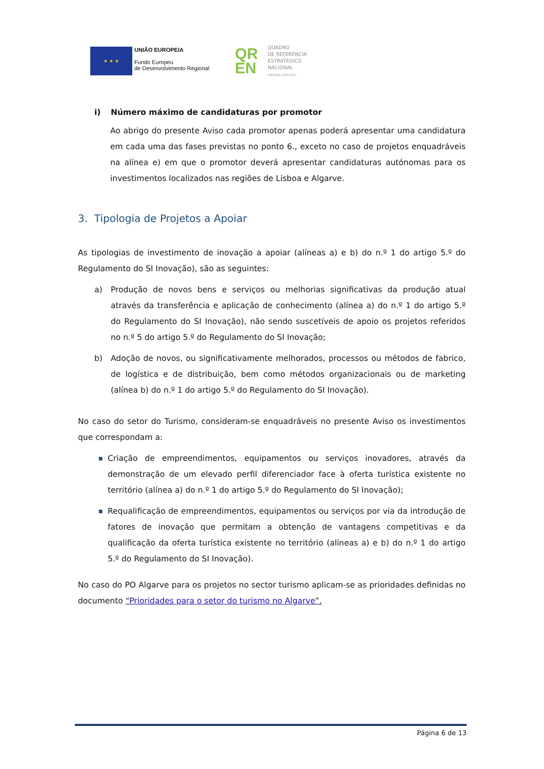★ ★ ★
UNIÃO EUROPEIA
Fundo Europeu
de Desenvolvimento Regional
QR
EN
QUADRO
DE REFERÊNCIA
ESTRATÉGICO
NACIONAL
PORTUGAL 2007.2013
i) Número máximo de candidaturas por promotor
Ao abrigo do presente Aviso cada promotor apenas poderá apresentar uma candidatura em cada uma das fases previstas no ponto 6., exceto no caso de projetos enquadráveis na alínea e) em que o promotor deverá apresentar candidaturas autónomas para os investimentos localizados nas regiões de Lisboa e Algarve.
3. Tipologia de Projetos a Apoiar
As tipologias de investimento de inovação a apoiar (alíneas a) e b) do n.º 1 do artigo 5.º do Regulamento do SI Inovação), são as seguintes:
a) Produção de novos bens e serviços ou melhorias significativas da produção atual através da transferência e aplicação de conhecimento (alínea a) do n.º 1 do artigo 5.º do Regulamento do SI Inovação), não sendo suscetíveis de apoio os projetos referidos no n.º 5 do artigo 5.º do Regulamento do SI Inovação;
b) Adoção de novos, ou significativamente melhorados, processos ou métodos de fabrico, de logística e de distribuição, bem como métodos organizacionais ou de marketing (alínea b) do n.º 1 do artigo 5.º do Regulamento do SI Inovação).
No caso do setor do Turismo, consideram-se enquadráveis no presente Aviso os investimentos que correspondam a:
■
Criação de empreendimentos, equipamentos ou serviços inovadores, através da demonstração de um elevado perfil diferenciador face à oferta turística existente no território (alínea a) do n.º 1 do artigo 5.º do Regulamento do SI Inovação);
■
Requalificação de empreendimentos, equipamentos ou serviços por via da introdução de fatores de inovação que permitam a obtenção de vantagens competitivas e da qualificação da oferta turística existente no território (alíneas a) e b) do n.º 1 do artigo 5.º do Regulamento do SI Inovação).
No caso do PO Algarve para os projetos no sector turismo aplicam-se as prioridades definidas no documento “Prioridades para o setor do turismo no Algarve”.
Página 6 de 13